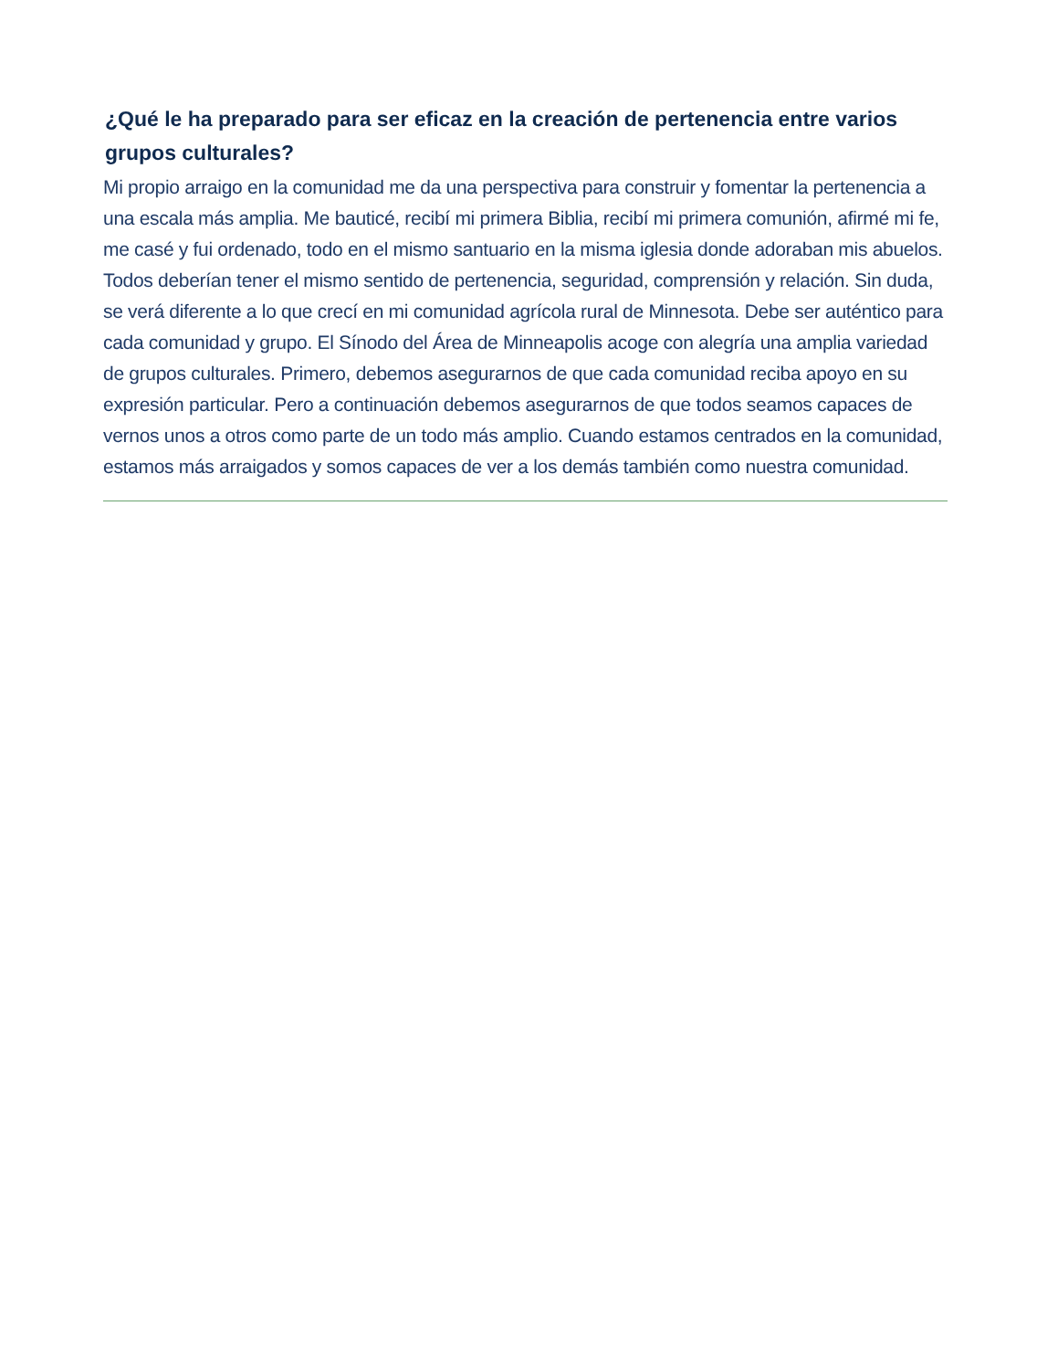¿Qué le ha preparado para ser eficaz en la creación de pertenencia entre varios grupos culturales?
Mi propio arraigo en la comunidad me da una perspectiva para construir y fomentar la pertenencia a una escala más amplia. Me bauticé, recibí mi primera Biblia, recibí mi primera comunión, afirmé mi fe, me casé y fui ordenado, todo en el mismo santuario en la misma iglesia donde adoraban mis abuelos. Todos deberían tener el mismo sentido de pertenencia, seguridad, comprensión y relación. Sin duda, se verá diferente a lo que crecí en mi comunidad agrícola rural de Minnesota. Debe ser auténtico para cada comunidad y grupo. El Sínodo del Área de Minneapolis acoge con alegría una amplia variedad de grupos culturales. Primero, debemos asegurarnos de que cada comunidad reciba apoyo en su expresión particular. Pero a continuación debemos asegurarnos de que todos seamos capaces de vernos unos a otros como parte de un todo más amplio. Cuando estamos centrados en la comunidad, estamos más arraigados y somos capaces de ver a los demás también como nuestra comunidad.